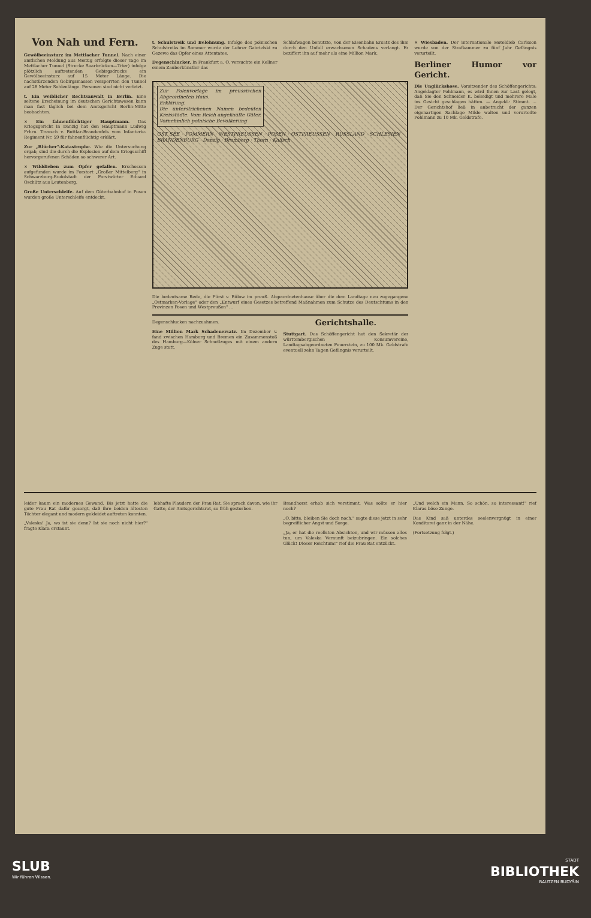Von Nah und Fern.
Gewölbeeinsturz im Mettlacher Tunnel. Nach einer amtlichen Meldung aus Merzig erfolgte dieser Tage im Mettlacher Tunnel (Strecke Saarbrücken—Trier) infolge plötzlich auftretenden Gebirgsdrucks ein Gewölbeeinsturz auf 15 Meter Länge. Die nachstürzenden Gebirgsmassen versperrten den Tunnel auf 28 Meter Sohlenlänge. Personen sind nicht verletzt.
t. Ein weiblicher Rechtsanwalt in Berlin. Eine seltene Erscheinung im deutschen Gerichtswesen kann man fast täglich bei dem Amtsgericht Berlin-Mitte beobachten.
× Ein fahnenflüchtiger Hauptmann. Das Kriegsgericht in Danzig hat den Hauptmann Ludwig Frhrn. Treusch v. Buttlar-Brandenfels vom Infanterie-Regiment Nr. 59 für fahnenflüchtig erklärt.
Zur „Blücher"-Katastrophe. Wie die Untersuchung ergab, sind die durch die Explosion auf dem Kriegsschiff hervorgerufenen Schäden so schwerer Art.
× Wilddieben zum Opfer gefallen. Erschossen aufgefunden wurde im Forstort „Großer Mittelberg" in Schwarzburg-Rudolstadt der Forstwärter Eduard Oschütz aus Leutenberg.
Große Unterschleife. Auf dem Güterbahnhof in Posen wurden große Unterschleife entdeckt.
t. Schulstreik und Belohnung. Infolge des polnischen Schulstreiks im Sommer wurde der Lehrer Gabrielski zu Gezewo das Opfer eines Attentates.
Degenschlucker. In Frankfurt a. O. versuchte ein Kellner einem Zauberkünstler das
Schlafwagen benutzte, von der Eisenbahn Ersatz des ihm durch den Unfall erwachsenen Schadens verlangt. Er beziffert ihn auf mehr als eine Million Mark.
Zur Polenvorlage im preussischen Abgeordneten Haus.
Erklärung.
Die unterstrichenen Namen bedeuten Kreisstädte. Vom Reich angekaufte Güter. Vornehmlich polnische Bevölkerung
OST SEE · POMMERN · WESTPREUSSEN · POSEN · OSTPREUSSEN · RUSSLAND · SCHLESIEN · BRANDENBURG · Danzig · Bromberg · Thorn · Kalisch
Die bedeutsame Rede, die Fürst v. Bülow im preuß. Abgeordnetenhause über die dem Landtage neu zugegangene „Ostmarken-Vorlage" oder den „Entwurf eines Gesetzes betreffend Maßnahmen zum Schutze des Deutschtums in den Provinzen Posen und Westpreußen" ...
Degenschlucken nachzuahmen.
Eine Million Mark Schadenersatz. Im Dezember v. fand zwischen Hamburg und Bremen ein Zusammenstoß des Hamburg—Kölner Schnellzuges mit einem andern Zuge statt.
Gerichtshalle.
Stuttgart. Das Schöffengericht hat den Sekretär der württembergischen Konsumvereine, Landtagsabgeordneten Feuerstein, zu 100 Mk. Geldstrafe eventuell zehn Tagen Gefängnis verurteilt.
× Wiesbaden. Der internationale Hoteldieb Carlsson wurde von der Strafkammer zu fünf Jahr Gefängnis verurteilt.
Berliner Humor vor Gericht.
Die Unglückshose. Vorsitzender des Schöffengerichts: Angeklagter Pohlmann, es wird Ihnen zur Last gelegt, daß Sie den Schneider K. beleidigt und mehrere Male ins Gesicht geschlagen hätten. — Angekl.: Stimmt. ... Der Gerichtshof ließ in anbetracht der ganzen eigenartigen Sachlage Milde walten und verurteilte Pohlmann zu 10 Mk. Geldstrafe.
leider kaum ein modernes Gewand. Bis jetzt hatte die gute Frau Rat dafür gesorgt, daß ihre beiden ältesten Töchter elegant und modern gekleidet auftreten konnten.
„Valeska! Ja, wo ist sie denn? Ist sie noch nicht hier?" fragte Klara erstaunt.
lebhafte Plaudern der Frau Rat. Sie sprach davon, wie ihr Gatte, der Amtsgerichtsrat, so früh gestorben.
Brandhorst erhob sich verstimmt. Was sollte er hier noch?
„O, bitte, bleiben Sie doch noch," sagte diese jetzt in sehr begreiflicher Angst und Sorge.
„Ja, er hat die reellsten Absichten, und wir müssen alles tun, um Valeska Vernunft beizubringen. Ein solches Glück! Dieser Reichtum!" rief die Frau Rat entzückt.
„Und welch ein Mann. So schön, so interessant!" rief Klaras böse Zunge.
Das Kind saß unterdes seelenvergnügt in einer Konditorei ganz in der Nähe.
(Fortsetzung folgt.)
SLUB
Wir führen Wissen.
STADT
BIBLIOTHEK
BAUTZEN BUDYŠIN